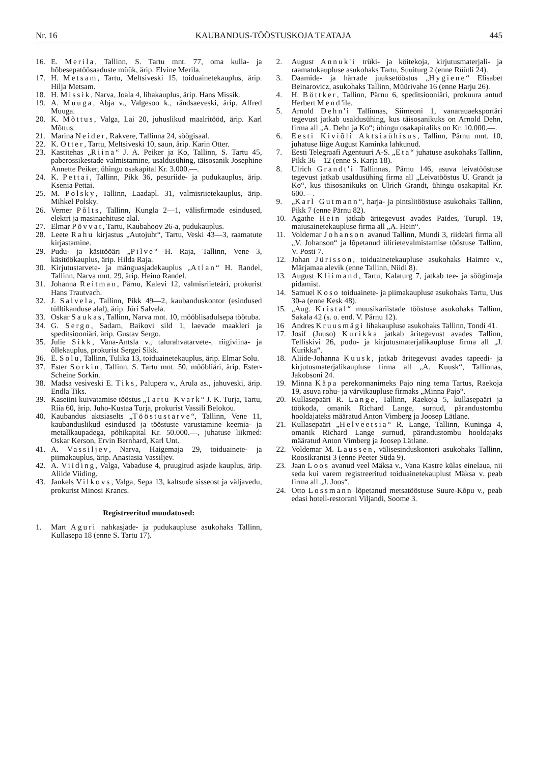Nr. 16 KAUBANDUS-TÖÖSTUSKOJA TEATAJA 445
16. E. Merila, Tallinn, S. Tartu mnt. 77, oma kulla- ja hõbesepatöösaaduste müük, ärip. Elvine Merila.
17. H. Metsam, Tartu, Meltsiveski 15, toiduainetekauplus, ärip. Hilja Metsam.
18. H. Missik, Narva, Joala 4, lihakauplus, ärip. Hans Missik.
19. A. Muuga, Abja v., Valgesoo k., rändsaeveski, ärip. Alfred Muuga.
20. K. Mõttus, Valga, Lai 20, juhuslikud maalritööd, ärip. Karl Mõttus.
21. Marina Neider, Rakvere, Tallinna 24, söögisaal.
22. K. Otter, Tartu, Meltsiveski 10, saun, ärip. Karin Otter.
23. Kastitehas „Riina“ J. A. Peiker ja Ko, Tallinn, S. Tartu 45, paberossikestade valmistamine, usaldusühing, täisosanik Josephine Annette Peiker, ühingu osakapital Kr. 3.000.—.
24. K. Pettai, Tallinn, Pikk 36, pesuriide- ja pudukauplus, ärip. Ksenia Pettai.
25. M. Polsky, Tallinn, Laadapl. 31, valmisriietekauplus, ärip. Mihkel Polsky.
26. Verner Põlts, Tallinn, Kungla 2—1, välisfirmade esindused, elektri ja masinaehituse alal.
27. Elmar Põvvat, Tartu, Kaubahoov 26-a, pudukauplus.
28. Leete Rahu kirjastus „Autojuht“, Tartu, Veski 43—3, raamatute kirjastamine.
29. Pudu- ja käsitööäri „Pilve“ H. Raja, Tallinn, Vene 3, käsitöökauplus, ärip. Hilda Raja.
30. Kirjutustarvete- ja mänguasjadekauplus „Atlan“ H. Randel, Tallinn, Narva mnt. 29, ärip. Heino Randel.
31. Johanna Reitman, Pärnu, Kalevi 12, valmisriieteäri, prokurist Hans Trautvach.
32. J. Salvela, Tallinn, Pikk 49—2, kaubanduskontor (esindused tülltikanduse alal), ärip. Jüri Salvela.
33. Oskar Saukas, Tallinn, Narva mnt. 10, mööblisadulsepa töötuba.
34. G. Sergo, Sadam, Baikovi sild 1, laevade maakleri ja speditsiooniäri, ärip. Gustav Sergo.
35. Julie Sikk, Vana-Antsla v., talurahvatarvete-, riigiviina- ja õllekauplus, prokurist Sergei Sikk.
36. E. Solu, Tallinn, Tulika 13, toiduainetekauplus, ärip. Elmar Solu.
37. Ester Sorkin, Tallinn, S. Tartu mnt. 50, mööbliäri, ärip. Ester-Scheine Sorkin.
38. Madsa vesiveski E. Tiks, Palupera v., Arula as., jahuveski, ärip. Endla Tiks.
39. Kaseiini kuivatamise tööstus „Tartu Kvark“ J. K. Turja, Tartu, Riia 60, ärip. Juho-Kustaa Turja, prokurist Vassili Belokou.
40. Kaubandus aktsiaselts „Tööstustarve“, Tallinn, Vene 11, kaubanduslikud esindused ja tööstuste varustamine keemia- ja metallkaupadega, põhikapital Kr. 50.000.—, juhatuse liikmed: Oskar Kerson, Ervin Bernhard, Karl Unt.
41. A. Vassiljev, Narva, Haigemaja 29, toiduainete- ja piimakauplus, ärip. Anastasia Vassiljev.
42. A. Viiding, Valga, Vabaduse 4, pruugitud asjade kauplus, ärip. Aliide Viiding.
43. Jankels Vilkovs, Valga, Sepa 13, kaltsude sisseost ja väljavedu, prokurist Minosi Krancs.
Registreeritud muudatused:
1. Mart Aguri nahkasjade- ja pudukaupluse asukohaks Tallinn, Kullasepa 18 (enne S. Tartu 17).
2. August Annuk'i trüki- ja köitekoja, kirjutusmaterjali- ja raamatukaupluse asukohaks Tartu, Suuiturg 2 (enne Rüütli 24).
3. Daamide- ja härrade juuksetööstus „Hygiene“ Elisabet Beinarovicz, asukohaks Tallinn, Müürivahe 16 (enne Harju 26).
4. H. Böttker, Tallinn, Pärnu 6, speditsiooniäri, prokuura antud Herbert Mend'ile.
5. Arnold Dehn'i Tallinnas, Siimeoni 1, vanarauaeksportäri tegevust jatkab usaldusühing, kus täisosanikuks on Arnold Dehn, firma all „A. Dehn ja Ko“; ühingu osakapitaliks on Kr. 10.000.—.
6. Eesti Kiviõli Aktsiaühisus, Tallinn, Pärnu mnt. 10, juhatuse liige August Kaminka lahkunud.
7. Eesti Telegraafi Agentuuri A-S. „Eta“ juhatuse asukohaks Tallinn, Pikk 36—12 (enne S. Karja 18).
8. Ulrich Grandt'i Tallinnas, Pärnu 146, asuva leivatööstuse tegevust jatkab usaldusühing firma all „Leivatööstus U. Grandt ja Ko“, kus täisosanikuks on Ulrich Grandt, ühingu osakapital Kr. 600.—.
9. „Karl Gutmann“, harja- ja pintslitööstuse asukohaks Tallinn, Pikk 7 (enne Pärnu 82).
10. Agathe Hein jatkab äritegevust avades Paides, Turupl. 19, maiusainetekaupluse firma all „A. Hein“.
11. Voldemar Johanson avanud Tallinn, Mundi 3, riideäri firma all „V. Johanson“ ja lõpetanud ülirietevalmistamise tööstuse Tallinn, V. Posti 7.
12. Johan Jürisson, toiduainetekaupluse asukohaks Haimre v., Märjamaa alevik (enne Tallinn, Niidi 8).
13. August Kliimand, Tartu, Kalaturg 7, jatkab tee- ja söögimaja pidamist.
14. Samuel Koso toiduainete- ja piimakaupluse asukohaks Tartu, Uus 30-a (enne Kesk 48).
15. „Aug. Kristal“ muusikariistade tööstuse asukohaks Tallinn, Sakala 42 (s. o. end. V. Pärnu 12).
16 Andres Kruusmägi lihakaupluse asukohaks Tallinn, Tondi 41.
17. Josif (Juuso) Kurikka jatkab äritegevust avades Tallinn, Telliskivi 26, pudu- ja kirjutusmaterjalikaupluse firma all „J. Kurikka“.
18. Aliide-Johanna Kuusk, jatkab äritegevust avades tapeedi- ja kirjutusmaterjalikaupluse firma all „A. Kuusk“, Tallinnas, Jakobsoni 24.
19. Minna Käpa perekonnanimeks Pajo ning tema Tartus, Raekoja 19, asuva rohu- ja värvikaupluse firmaks „Minna Pajo“.
20. Kullasepaäri R. Lange, Tallinn, Raekoja 5, kullasepaäri ja töökoda, omanik Richard Lange, surnud, pärandustombu hooldajateks määratud Anton Vimberg ja Joosep Lätlane.
21. Kullasepaäri „Helveetsia“ R. Lange, Tallinn, Kuninga 4, omanik Richard Lange surnud, pärandustombu hooldajaks määratud Anton Vimberg ja Joosep Lätlane.
22. Voldemar M. Laussen, välisesinduskontori asukohaks Tallinn, Roosikrantsi 3 (enne Peeter Süda 9).
23. Jaan Loos avanud veel Mäksa v., Vana Kastre külas einelaua, nii seda kui varem registreeritud toiduainetekauplust Mäksa v. peab firma all „J. Joos“.
24. Otto Lossmann lõpetanud metsatööstuse Suure-Kõpu v., peab edasi hotell-restorani Viljandi, Soome 3.